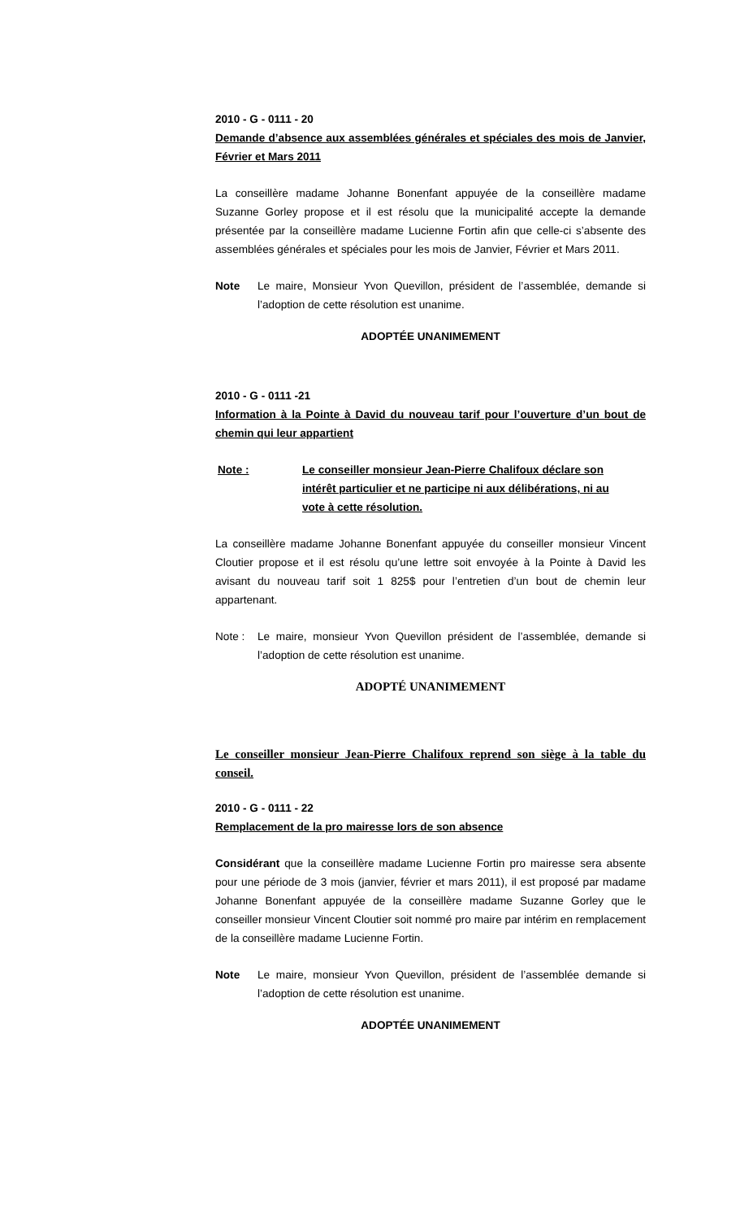2010 - G - 0111 - 20
Demande d’absence aux assemblées générales et spéciales des mois de Janvier, Février et Mars 2011
La conseillère madame Johanne Bonenfant appuyée de la conseillère madame Suzanne Gorley propose et il est résolu que la municipalité accepte la demande présentée par la conseillère madame Lucienne Fortin afin que celle-ci s’absente des assemblées générales et spéciales pour les mois de Janvier, Février et Mars 2011.
Note Le maire, Monsieur Yvon Quevillon, président de l’assemblée, demande si l’adoption de cette résolution est unanime.
ADOPTÉE UNANIMEMENT
2010 - G - 0111 -21
Information à la Pointe à David du nouveau tarif pour l’ouverture d’un bout de chemin qui leur appartient
Note : Le conseiller monsieur Jean-Pierre Chalifoux déclare son intérêt particulier et ne participe ni aux délibérations, ni au vote à cette résolution.
La conseillère madame Johanne Bonenfant appuyée du conseiller monsieur Vincent Cloutier propose et il est résolu qu’une lettre soit envoyée à la Pointe à David les avisant du nouveau tarif soit 1 825$ pour l’entretien d’un bout de chemin leur appartenant.
Note : Le maire, monsieur Yvon Quevillon président de l’assemblée, demande si l’adoption de cette résolution est unanime.
ADOPTÉ UNANIMEMENT
Le conseiller monsieur Jean-Pierre Chalifoux reprend son siège à la table du conseil.
2010 - G - 0111 - 22
Remplacement de la pro mairesse lors de son absence
Considérant que la conseillère madame Lucienne Fortin pro mairesse sera absente pour une période de 3 mois (janvier, février et mars 2011), il est proposé par madame Johanne Bonenfant appuyée de la conseillère madame Suzanne Gorley que le conseiller monsieur Vincent Cloutier soit nommé pro maire par intérim en remplacement de la conseillère madame Lucienne Fortin.
Note Le maire, monsieur Yvon Quevillon, président de l’assemblée demande si l’adoption de cette résolution est unanime.
ADOPTÉE UNANIMEMENT